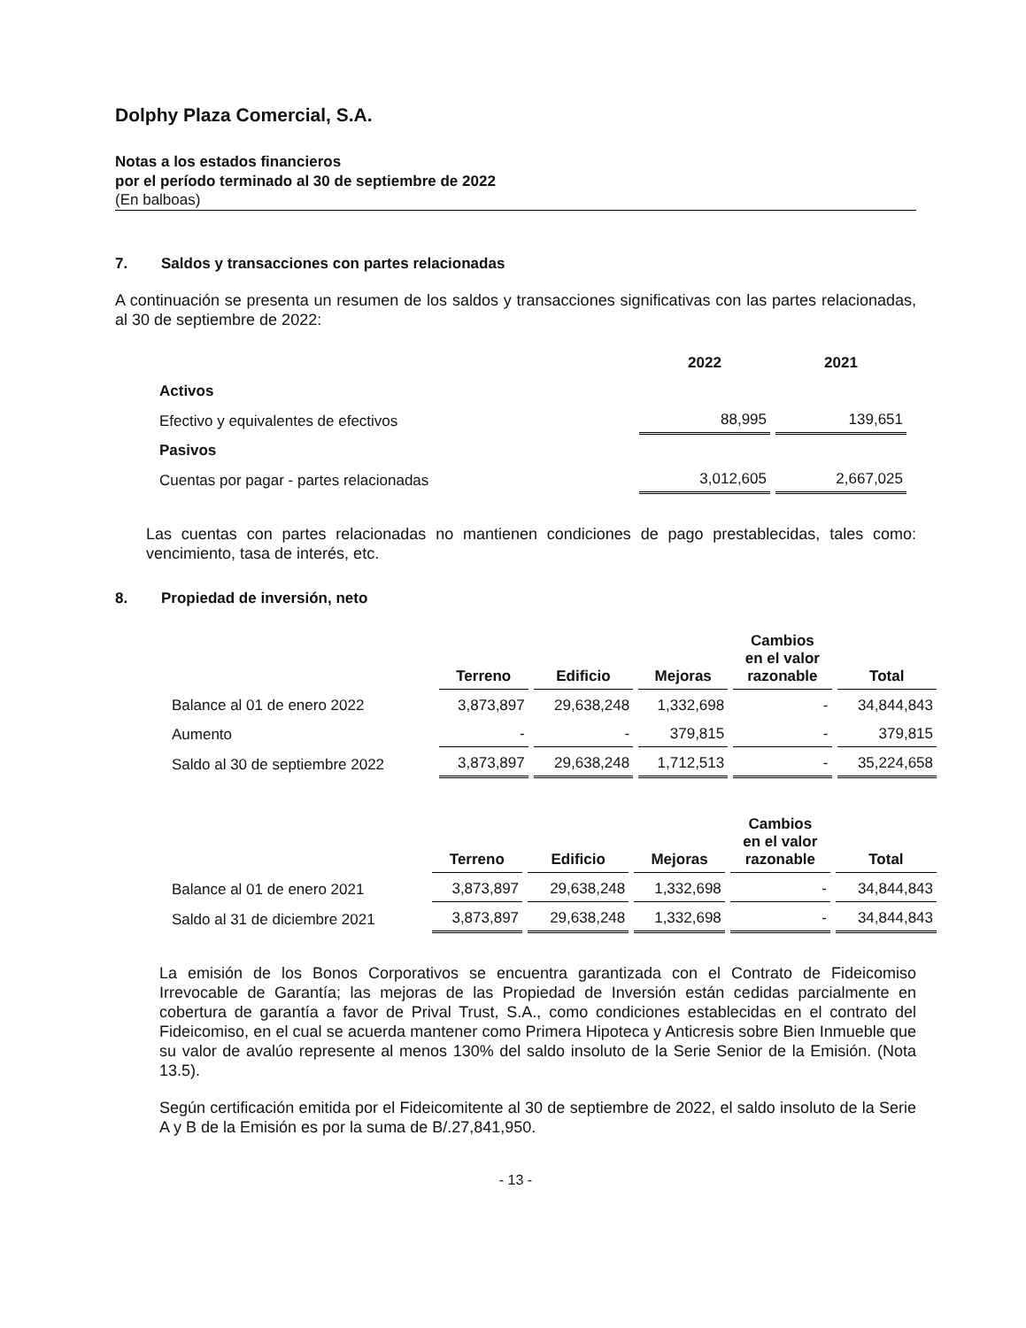Dolphy Plaza Comercial, S.A.
Notas a los estados financieros
por el período terminado al 30 de septiembre de 2022
(En balboas)
7. Saldos y transacciones con partes relacionadas
A continuación se presenta un resumen de los saldos y transacciones significativas con las partes relacionadas, al 30 de septiembre de 2022:
| | 2022 | 2021 |
| --- | --- | --- |
| Activos | | |
| Efectivo y equivalentes de efectivos | 88,995 | 139,651 |
| Pasivos | | |
| Cuentas por pagar - partes relacionadas | 3,012,605 | 2,667,025 |
Las cuentas con partes relacionadas no mantienen condiciones de pago prestablecidas, tales como: vencimiento, tasa de interés, etc.
8. Propiedad de inversión, neto
| | Terreno | Edificio | Mejoras | Cambios en el valor razonable | Total |
| --- | --- | --- | --- | --- | --- |
| Balance al 01 de enero 2022 | 3,873,897 | 29,638,248 | 1,332,698 | - | 34,844,843 |
| Aumento | - | - | 379,815 | - | 379,815 |
| Saldo al 30 de septiembre 2022 | 3,873,897 | 29,638,248 | 1,712,513 | - | 35,224,658 |
| | Terreno | Edificio | Mejoras | Cambios en el valor razonable | Total |
| --- | --- | --- | --- | --- | --- |
| Balance al 01 de enero 2021 | 3,873,897 | 29,638,248 | 1,332,698 | - | 34,844,843 |
| Saldo al 31 de diciembre 2021 | 3,873,897 | 29,638,248 | 1,332,698 | - | 34,844,843 |
La emisión de los Bonos Corporativos se encuentra garantizada con el Contrato de Fideicomiso Irrevocable de Garantía; las mejoras de las Propiedad de Inversión están cedidas parcialmente en cobertura de garantía a favor de Prival Trust, S.A., como condiciones establecidas en el contrato del Fideicomiso, en el cual se acuerda mantener como Primera Hipoteca y Anticresis sobre Bien Inmueble que su valor de avalúo represente al menos 130% del saldo insoluto de la Serie Senior de la Emisión. (Nota 13.5).
Según certificación emitida por el Fideicomitente al 30 de septiembre de 2022, el saldo insoluto de la Serie A y B de la Emisión es por la suma de B/.27,841,950.
- 13 -